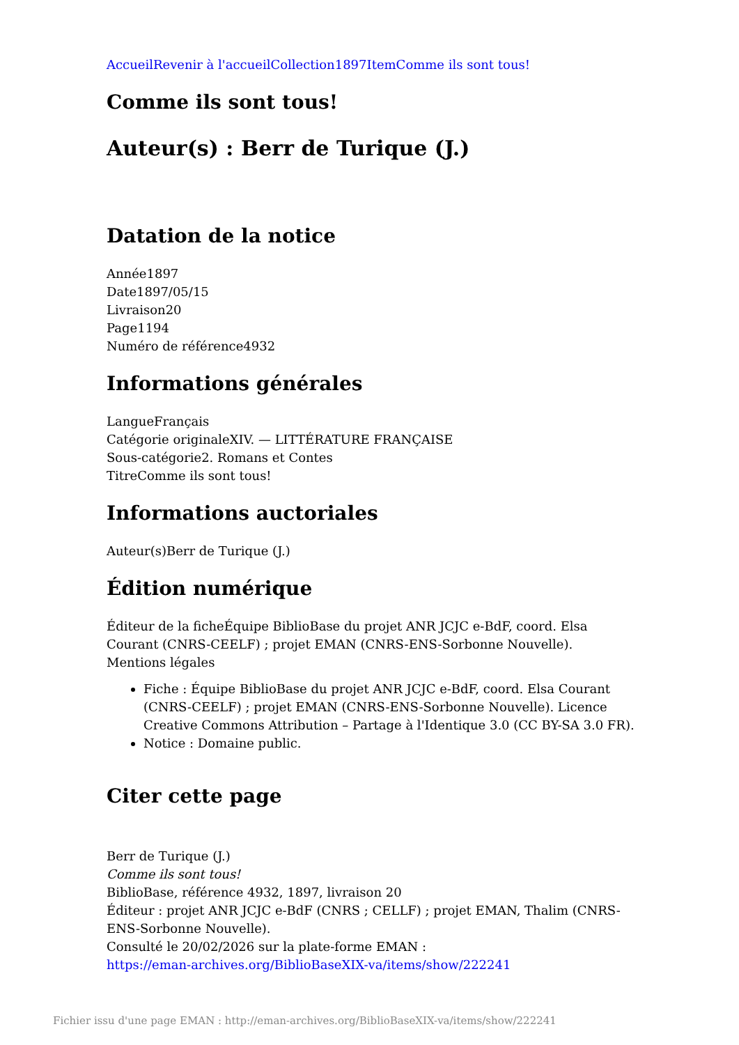Accueil Revenir à l'accueil Collection 1897 Item Comme ils sont tous!
Comme ils sont tous!
Auteur(s) : Berr de Turique (J.)
Datation de la notice
Année1897
Date1897/05/15
Livraison20
Page1194
Numéro de référence4932
Informations générales
LangueFrançais
Catégorie originaleXIV. — LITTÉRATURE FRANÇAISE
Sous-catégorie2. Romans et Contes
TitreComme ils sont tous!
Informations auctoriales
Auteur(s)Berr de Turique (J.)
Édition numérique
Éditeur de la ficheÉquipe BiblioBase du projet ANR JCJC e-BdF, coord. Elsa Courant (CNRS-CEELF) ; projet EMAN (CNRS-ENS-Sorbonne Nouvelle).
Mentions légales
Fiche : Équipe BiblioBase du projet ANR JCJC e-BdF, coord. Elsa Courant (CNRS-CEELF) ; projet EMAN (CNRS-ENS-Sorbonne Nouvelle). Licence Creative Commons Attribution – Partage à l'Identique 3.0 (CC BY-SA 3.0 FR).
Notice : Domaine public.
Citer cette page
Berr de Turique (J.)
Comme ils sont tous!
BiblioBase, référence 4932, 1897, livraison 20
Éditeur : projet ANR JCJC e-BdF (CNRS ; CELLF) ; projet EMAN, Thalim (CNRS-ENS-Sorbonne Nouvelle).
Consulté le 20/02/2026 sur la plate-forme EMAN :
https://eman-archives.org/BiblioBaseXIX-va/items/show/222241
Fichier issu d'une page EMAN : http://eman-archives.org/BiblioBaseXIX-va/items/show/222241